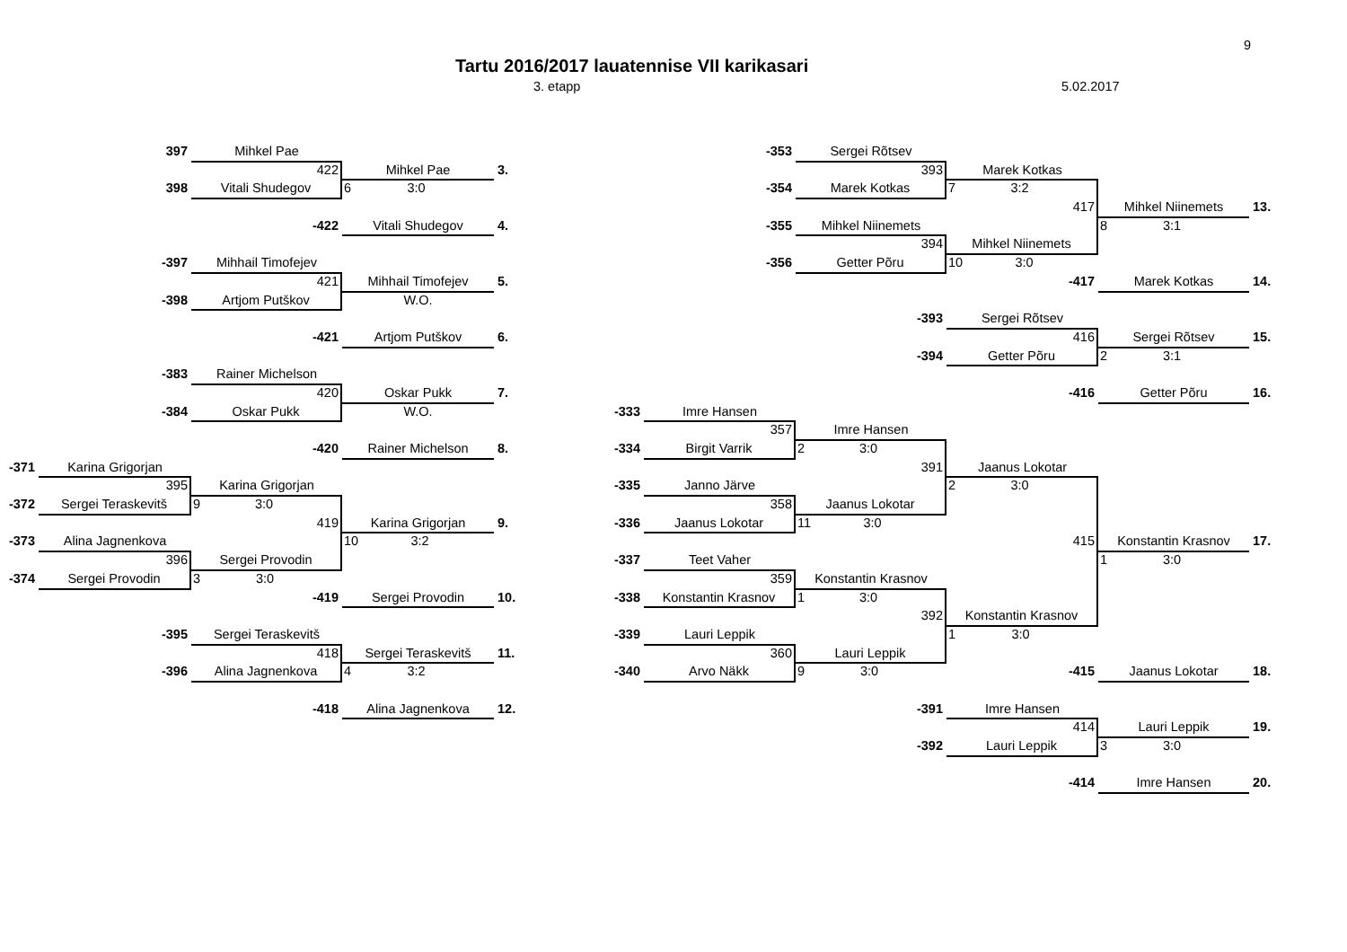9
Tartu 2016/2017 lauatennise VII karikasari
3. etapp 5.02.2017
397
Mihkel Pae
-353
Sergei Rõtsev
422
Mihkel Pae
3.
393
Marek Kotkas
398
Vitali Shudegov
6 3:0
-354
Marek Kotkas
7 3:2
417
Mihkel Niinemets
13.
-422
Vitali Shudegov
4.
-355
Mihkel Niinemets
8 3:1
394
Mihkel Niinemets
-397
Mihhail Timofejev
-356
Getter Põru
10 3:0
421
Mihhail Timofejev
5.
-417
Marek Kotkas
14.
-398
Artjom Putškov
W.O.
-393
Sergei Rõtsev
-421
Artjom Putškov
6.
416
Sergei Rõtsev
15.
-394
Getter Põru
2 3:1
-383
Rainer Michelson
420
Oskar Pukk
7.
-416
Getter Põru
16.
-384
Oskar Pukk
W.O.
-333
Imre Hansen
357
Imre Hansen
-420
Rainer Michelson
8. -334
Birgit Varrik
2 3:0
-371
Karina Grigorjan
391
Jaanus Lokotar
395
Karina Grigorjan
-335
Janno Järve
2 3:0
-372
Sergei Teraskevitš
9 3:0
358
Jaanus Lokotar
419
Karina Grigorjan
9. -336
Jaanus Lokotar
11 3:0
-373
Alina Jagnenkova
10 3:2
415
Konstantin Krasnov
17.
396
Sergei Provodin
-337
Teet Vaher
1 3:0
-374
Sergei Provodin
3 3:0
359
Konstantin Krasnov
-419
Sergei Provodin
10. -338
Konstantin Krasnov
1 3:0
392
Konstantin Krasnov
-395
Sergei Teraskevitš
-339
Lauri Leppik
1 3:0
418
Sergei Teraskevitš
11.
360
Lauri Leppik
-396
Alina Jagnenkova
4 3:2
-340
Arvo Näkk
9 3:0
-415
Jaanus Lokotar
18.
-418
Alina Jagnenkova
12.
-391
Imre Hansen
414
Lauri Leppik
19.
-392
Lauri Leppik
3 3:0
-414
Imre Hansen
20.